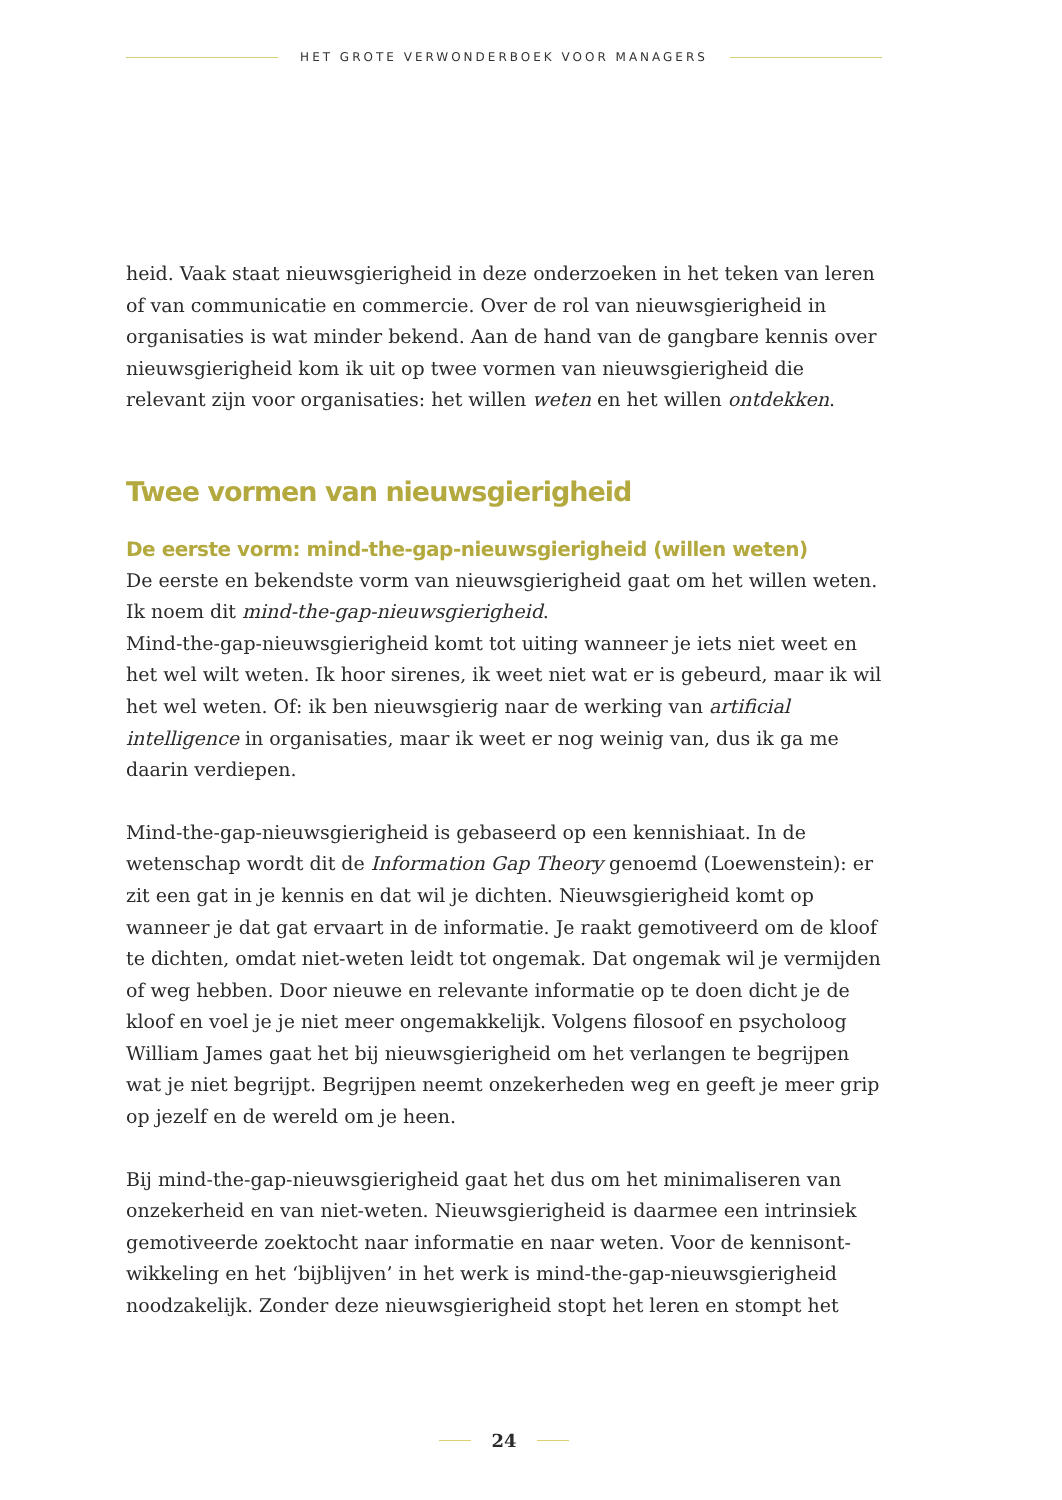HET GROTE VERWONDERBOEK VOOR MANAGERS
heid. Vaak staat nieuwsgierigheid in deze onderzoeken in het teken van leren of van communicatie en commercie. Over de rol van nieuwsgierig­heid in organisaties is wat minder bekend. Aan de hand van de gangbare kennis over nieuwsgierigheid kom ik uit op twee vormen van nieuwsgierig­heid die relevant zijn voor organisaties: het willen weten en het willen ontdekken.
Twee vormen van nieuwsgierigheid
De eerste vorm: mind-the-gap-nieuwsgierigheid (willen weten)
De eerste en bekendste vorm van nieuwsgierigheid gaat om het willen weten. Ik noem dit mind-the-gap-nieuwsgierigheid.
Mind-the-gap-nieuwsgierigheid komt tot uiting wanneer je iets niet weet en het wel wilt weten. Ik hoor sirenes, ik weet niet wat er is gebeurd, maar ik wil het wel weten. Of: ik ben nieuwsgierig naar de werking van artificial intelligence in organisaties, maar ik weet er nog weinig van, dus ik ga me daarin verdiepen.
Mind-the-gap-nieuwsgierigheid is gebaseerd op een kennishiaat. In de wetenschap wordt dit de Information Gap Theory genoemd (Loewenstein): er zit een gat in je kennis en dat wil je dichten. Nieuwsgierigheid komt op wanneer je dat gat ervaart in de informatie. Je raakt gemotiveerd om de kloof te dichten, omdat niet-weten leidt tot ongemak. Dat ongemak wil je vermijden of weg hebben. Door nieuwe en relevante informatie op te doen dicht je de kloof en voel je je niet meer ongemakkelijk. Volgens filosoof en psycholoog William James gaat het bij nieuwsgierigheid om het verlangen te begrijpen wat je niet begrijpt. Begrijpen neemt onzekerheden weg en geeft je meer grip op jezelf en de wereld om je heen.
Bij mind-the-gap-nieuwsgierigheid gaat het dus om het minimaliseren van onzekerheid en van niet-weten. Nieuwsgierigheid is daarmee een intrinsiek gemotiveerde zoektocht naar informatie en naar weten. Voor de kennisont­wikkeling en het ‘bijblijven’ in het werk is mind-the-gap-nieuwsgierigheid noodzakelijk. Zonder deze nieuwsgierigheid stopt het leren en stompt het
24